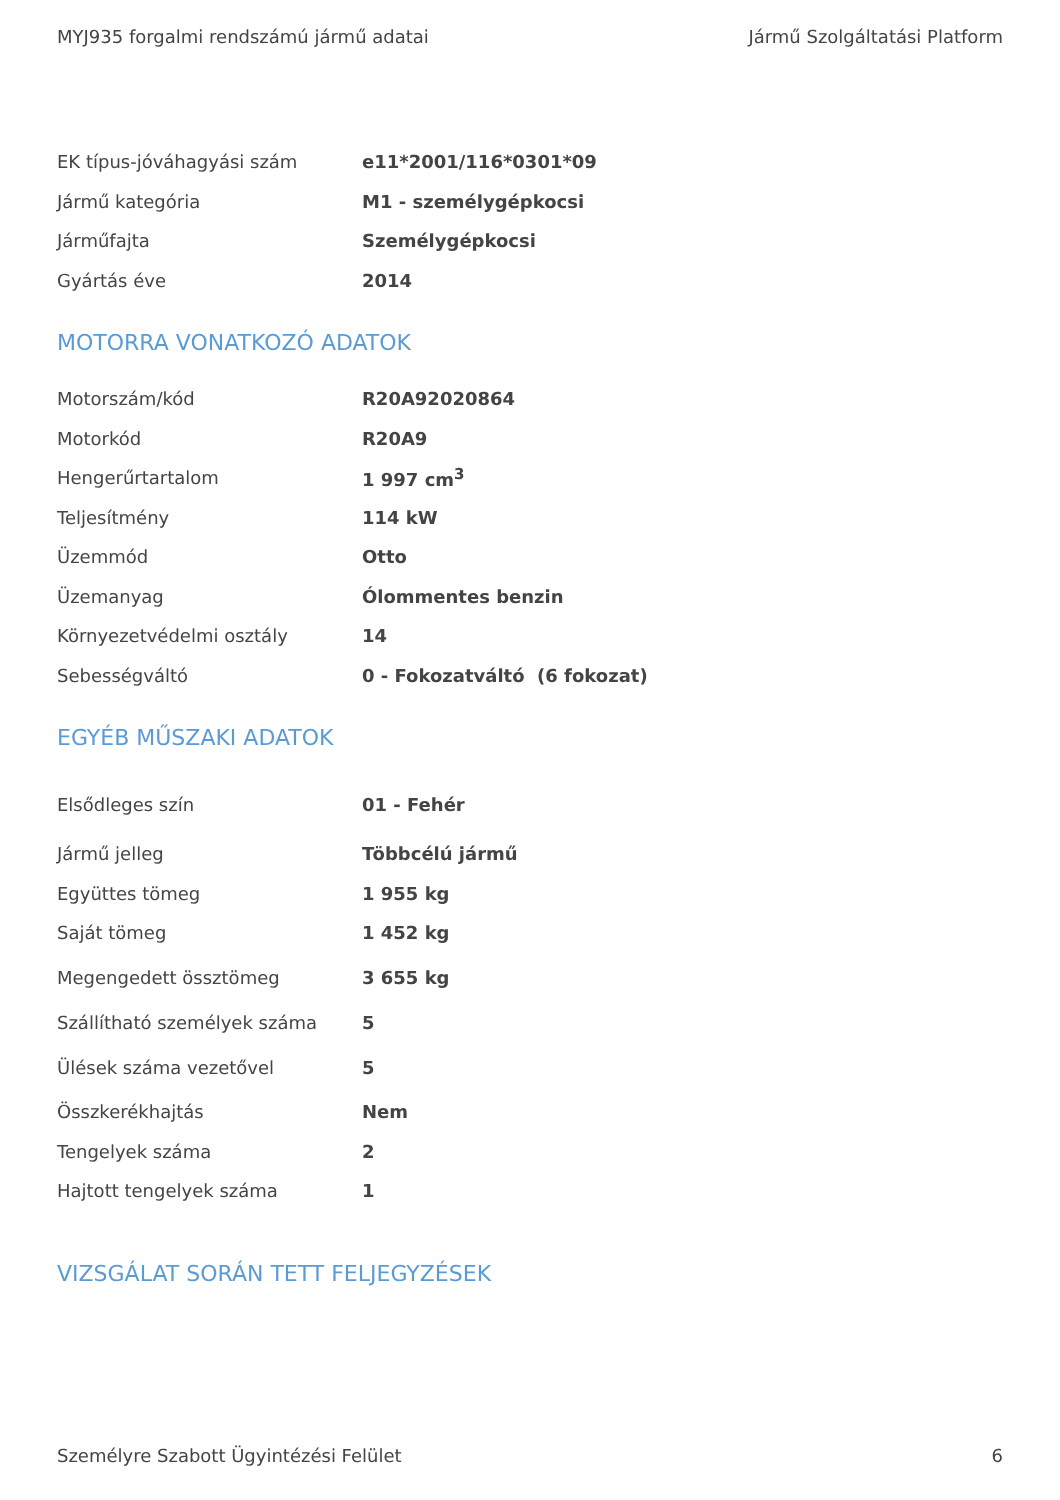MYJ935 forgalmi rendszámú jármű adatai Jármű Szolgáltatási Platform
| EK típus-jóváhagyási szám | e11*2001/116*0301*09 |
| Jármű kategória | M1 - személygépkocsi |
| Járműfajta | Személygépkocsi |
| Gyártás éve | 2014 |
MOTORRA VONATKOZÓ ADATOK
| Motorszám/kód | R20A92020864 |
| Motorkód | R20A9 |
| Hengerűrtartalom | 1 997 cm<sup>3</sup> |
| Teljesítmény | 114 kW |
| Üzemmód | Otto |
| Üzemanyag | Ólommentes benzin |
| Környezetvédelmi osztály | 14 |
| Sebességváltó | 0 - Fokozatváltó (6 fokozat) |
EGYÉB MŰSZAKI ADATOK
| Elsődleges szín | 01 - Fehér |
| Jármű jelleg | Többcélú jármű |
| Együttes tömeg | 1 955 kg |
| Saját tömeg | 1 452 kg |
| Megengedett össztömeg | 3 655 kg |
| Szállítható személyek száma | 5 |
| Ülések száma vezetővel | 5 |
| Összkerékhajtás | Nem |
| Tengelyek száma | 2 |
| Hajtott tengelyek száma | 1 |
VIZSGÁLAT SORÁN TETT FELJEGYZÉSEK
Személyre Szabott Ügyintézési Felület 6